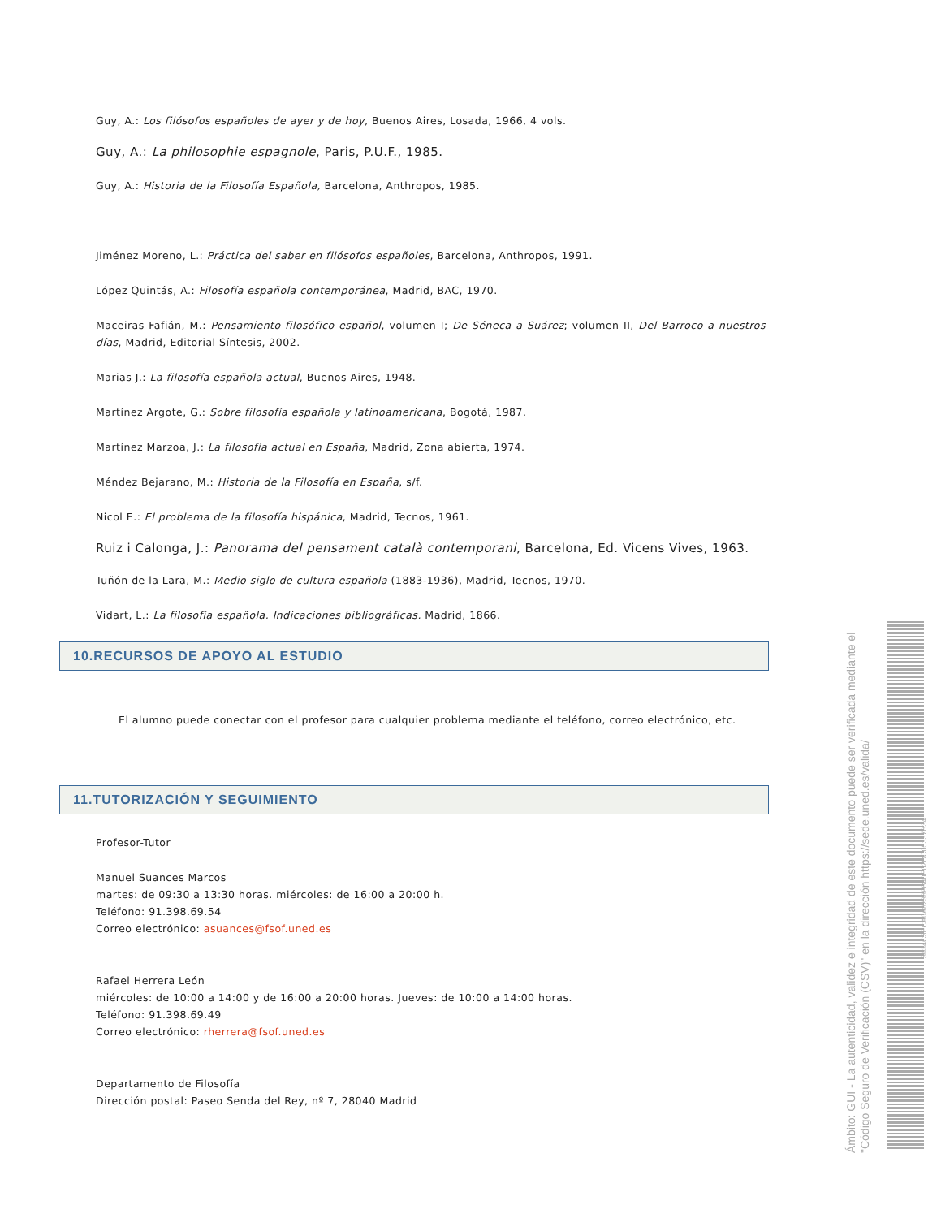Guy, A.: Los filósofos españoles de ayer y de hoy, Buenos Aires, Losada, 1966, 4 vols.
Guy, A.: La philosophie espagnole, Paris, P.U.F., 1985.
Guy, A.: Historia de la Filosofía Española, Barcelona, Anthropos, 1985.
Jiménez Moreno, L.: Práctica del saber en filósofos españoles, Barcelona, Anthropos, 1991.
López Quintás, A.: Filosofía española contemporánea, Madrid, BAC, 1970.
Maceiras Fafián, M.: Pensamiento filosófico español, volumen I; De Séneca a Suárez; volumen II, Del Barroco a nuestros días, Madrid, Editorial Síntesis, 2002.
Marias J.: La filosofía española actual, Buenos Aires, 1948.
Martínez Argote, G.: Sobre filosofía española y latinoamericana, Bogotá, 1987.
Martínez Marzoa, J.: La filosofía actual en España, Madrid, Zona abierta, 1974.
Méndez Bejarano, M.: Historia de la Filosofía en España, s/f.
Nicol E.: El problema de la filosofía hispánica, Madrid, Tecnos, 1961.
Ruiz i Calonga, J.: Panorama del pensament català contemporani, Barcelona, Ed. Vicens Vives, 1963.
Tuñón de la Lara, M.: Medio siglo de cultura española (1883-1936), Madrid, Tecnos, 1970.
Vidart, L.: La filosofía española. Indicaciones bibliográficas. Madrid, 1866.
10.RECURSOS DE APOYO AL ESTUDIO
El alumno puede conectar con el profesor para cualquier problema mediante el teléfono, correo electrónico, etc.
11.TUTORIZACIÓN Y SEGUIMIENTO
Profesor-Tutor
Manuel Suances Marcos
martes: de 09:30 a 13:30 horas. miércoles: de 16:00 a 20:00 h.
Teléfono: 91.398.69.54
Correo electrónico: asuances@fsof.uned.es
Rafael Herrera León
miércoles: de 10:00 a 14:00 y de 16:00 a 20:00 horas. Jueves: de 10:00 a 14:00 horas.
Teléfono: 91.398.69.49
Correo electrónico: rherrera@fsof.uned.es
Departamento de Filosofía
Dirección postal: Paseo Senda del Rey, nº 7, 28040 Madrid
Ámbito: GUI - La autenticidad, validez e integridad de este documento puede ser verificada mediante el "Código Seguro de Verificación (CSV)" en la dirección https://sede.uned.es/valida/
3034C3ECA0A8238FB40E02DC05337B34